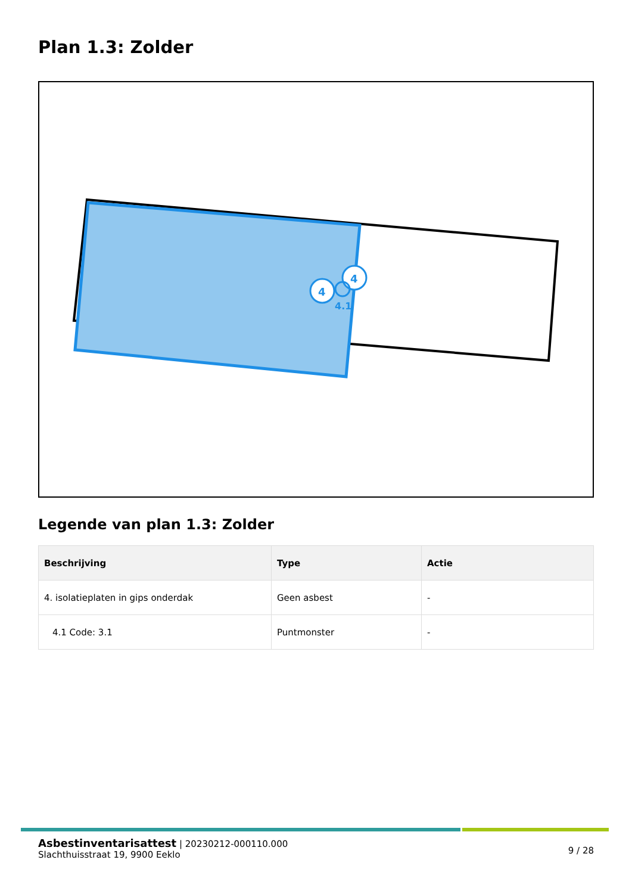Plan 1.3: Zolder
4
4
4.1
Legende van plan 1.3: Zolder
| Beschrijving | Type | Actie |
| --- | --- | --- |
| 4. isolatieplaten in gips onderdak | Geen asbest | - |
| 4.1 Code: 3.1 | Puntmonster | - |
9 / 28
Asbestinventarisattest | 20230212-000110.000
Slachthuisstraat 19, 9900 Eeklo